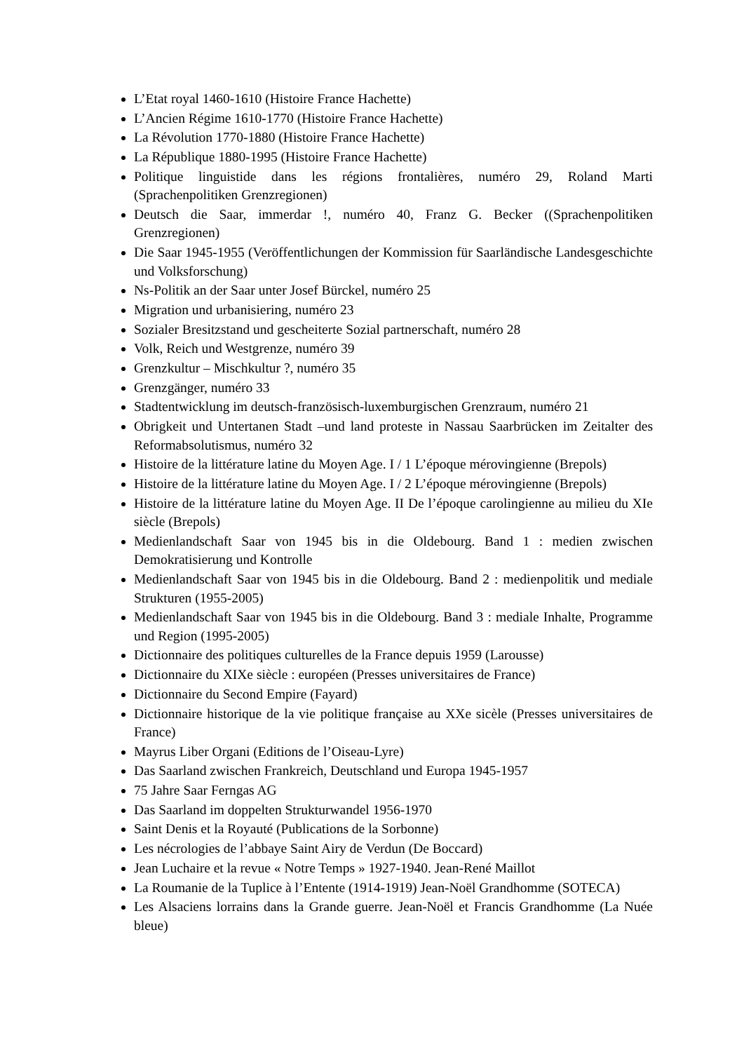L’Etat royal 1460-1610 (Histoire France Hachette)
L’Ancien Régime 1610-1770 (Histoire France Hachette)
La Révolution 1770-1880 (Histoire France Hachette)
La République 1880-1995 (Histoire France Hachette)
Politique linguistide dans les régions frontalières, numéro 29, Roland Marti (Sprachenpolitiken Grenzregionen)
Deutsch die Saar, immerdar !, numéro 40, Franz G. Becker ((Sprachenpolitiken Grenzregionen)
Die Saar 1945-1955 (Veröffentlichungen der Kommission für Saarländische Landesgeschichte und Volksforschung)
Ns-Politik an der Saar unter Josef Bürckel, numéro 25
Migration und urbanisiering, numéro 23
Sozialer Bresitzstand und gescheiterte Sozial partnerschaft, numéro 28
Volk, Reich und Westgrenze, numéro 39
Grenzkultur – Mischkultur ?, numéro 35
Grenzgänger, numéro 33
Stadtentwicklung im deutsch-französisch-luxemburgischen Grenzraum, numéro 21
Obrigkeit und Untertanen Stadt –und land proteste in Nassau Saarbrücken im Zeitalter des Reformabsolutismus, numéro 32
Histoire de la littérature latine du Moyen Age. I / 1 L’époque mérovingienne (Brepols)
Histoire de la littérature latine du Moyen Age. I / 2 L’époque mérovingienne (Brepols)
Histoire de la littérature latine du Moyen Age. II De l’époque carolingienne au milieu du XIe siècle (Brepols)
Medienlandschaft Saar von 1945 bis in die Oldebourg. Band 1 : medien zwischen Demokratisierung und Kontrolle
Medienlandschaft Saar von 1945 bis in die Oldebourg. Band 2 : medienpolitik und mediale Strukturen (1955-2005)
Medienlandschaft Saar von 1945 bis in die Oldebourg. Band 3 : mediale Inhalte, Programme und Region (1995-2005)
Dictionnaire des politiques culturelles de la France depuis 1959 (Larousse)
Dictionnaire du XIXe siècle : européen (Presses universitaires de France)
Dictionnaire du Second Empire (Fayard)
Dictionnaire historique de la vie politique française au XXe sicèle (Presses universitaires de France)
Mayrus Liber Organi (Editions de l’Oiseau-Lyre)
Das Saarland zwischen Frankreich, Deutschland und Europa 1945-1957
75 Jahre Saar Ferngas AG
Das Saarland im doppelten Strukturwandel 1956-1970
Saint Denis et la Royauté (Publications de la Sorbonne)
Les nécrologies de l’abbaye Saint Airy de Verdun (De Boccard)
Jean Luchaire et la revue « Notre Temps » 1927-1940. Jean-René Maillot
La Roumanie de la Tuplice à l’Entente (1914-1919) Jean-Noël Grandhomme (SOTECA)
Les Alsaciens lorrains dans la Grande guerre. Jean-Noël et Francis Grandhomme (La Nuée bleue)